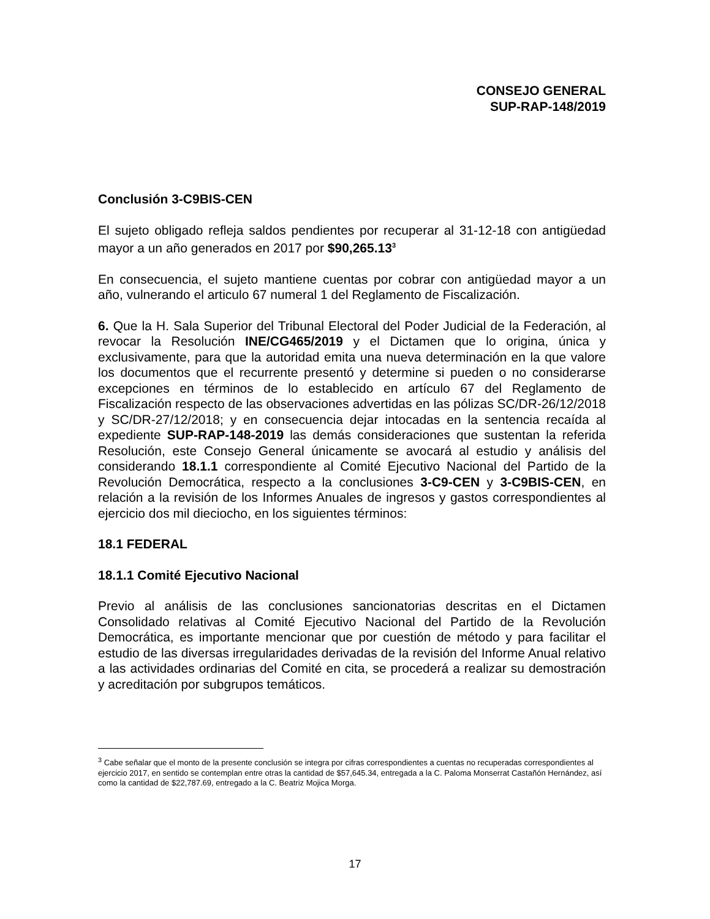CONSEJO GENERAL
SUP-RAP-148/2019
Conclusión 3-C9BIS-CEN
El sujeto obligado refleja saldos pendientes por recuperar al 31-12-18 con antigüedad mayor a un año generados en 2017 por $90,265.13<sup>3</sup>
En consecuencia, el sujeto mantiene cuentas por cobrar con antigüedad mayor a un año, vulnerando el articulo 67 numeral 1 del Reglamento de Fiscalización.
6. Que la H. Sala Superior del Tribunal Electoral del Poder Judicial de la Federación, al revocar la Resolución INE/CG465/2019 y el Dictamen que lo origina, única y exclusivamente, para que la autoridad emita una nueva determinación en la que valore los documentos que el recurrente presentó y determine si pueden o no considerarse excepciones en términos de lo establecido en artículo 67 del Reglamento de Fiscalización respecto de las observaciones advertidas en las pólizas SC/DR-26/12/2018 y SC/DR-27/12/2018; y en consecuencia dejar intocadas en la sentencia recaída al expediente SUP-RAP-148-2019 las demás consideraciones que sustentan la referida Resolución, este Consejo General únicamente se avocará al estudio y análisis del considerando 18.1.1 correspondiente al Comité Ejecutivo Nacional del Partido de la Revolución Democrática, respecto a la conclusiones 3-C9-CEN y 3-C9BIS-CEN, en relación a la revisión de los Informes Anuales de ingresos y gastos correspondientes al ejercicio dos mil dieciocho, en los siguientes términos:
18.1 FEDERAL
18.1.1 Comité Ejecutivo Nacional
Previo al análisis de las conclusiones sancionatorias descritas en el Dictamen Consolidado relativas al Comité Ejecutivo Nacional del Partido de la Revolución Democrática, es importante mencionar que por cuestión de método y para facilitar el estudio de las diversas irregularidades derivadas de la revisión del Informe Anual relativo a las actividades ordinarias del Comité en cita, se procederá a realizar su demostración y acreditación por subgrupos temáticos.
<sup>3</sup> Cabe señalar que el monto de la presente conclusión se integra por cifras correspondientes a cuentas no recuperadas correspondientes al ejercicio 2017, en sentido se contemplan entre otras la cantidad de $57,645.34, entregada a la C. Paloma Monserrat Castañón Hernández, así como la cantidad de $22,787.69, entregado a la C. Beatriz Mojica Morga.
17